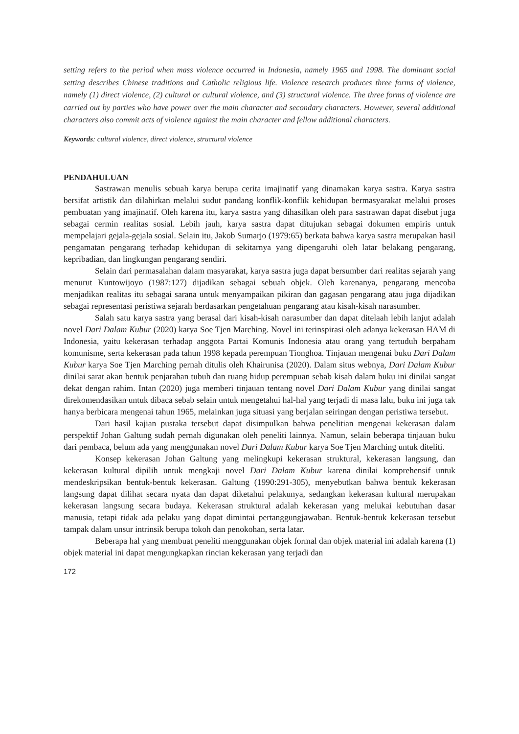setting refers to the period when mass violence occurred in Indonesia, namely 1965 and 1998. The dominant social setting describes Chinese traditions and Catholic religious life. Violence research produces three forms of violence, namely (1) direct violence, (2) cultural or cultural violence, and (3) structural violence. The three forms of violence are carried out by parties who have power over the main character and secondary characters. However, several additional characters also commit acts of violence against the main character and fellow additional characters.
Keywords: cultural violence, direct violence, structural violence
PENDAHULUAN
Sastrawan menulis sebuah karya berupa cerita imajinatif yang dinamakan karya sastra. Karya sastra bersifat artistik dan dilahirkan melalui sudut pandang konflik-konflik kehidupan bermasyarakat melalui proses pembuatan yang imajinatif. Oleh karena itu, karya sastra yang dihasilkan oleh para sastrawan dapat disebut juga sebagai cermin realitas sosial. Lebih jauh, karya sastra dapat ditujukan sebagai dokumen empiris untuk mempelajari gejala-gejala sosial. Selain itu, Jakob Sumarjo (1979:65) berkata bahwa karya sastra merupakan hasil pengamatan pengarang terhadap kehidupan di sekitarnya yang dipengaruhi oleh latar belakang pengarang, kepribadian, dan lingkungan pengarang sendiri.
Selain dari permasalahan dalam masyarakat, karya sastra juga dapat bersumber dari realitas sejarah yang menurut Kuntowijoyo (1987:127) dijadikan sebagai sebuah objek. Oleh karenanya, pengarang mencoba menjadikan realitas itu sebagai sarana untuk menyampaikan pikiran dan gagasan pengarang atau juga dijadikan sebagai representasi peristiwa sejarah berdasarkan pengetahuan pengarang atau kisah-kisah narasumber.
Salah satu karya sastra yang berasal dari kisah-kisah narasumber dan dapat ditelaah lebih lanjut adalah novel Dari Dalam Kubur (2020) karya Soe Tjen Marching. Novel ini terinspirasi oleh adanya kekerasan HAM di Indonesia, yaitu kekerasan terhadap anggota Partai Komunis Indonesia atau orang yang tertuduh berpaham komunisme, serta kekerasan pada tahun 1998 kepada perempuan Tionghoa. Tinjauan mengenai buku Dari Dalam Kubur karya Soe Tjen Marching pernah ditulis oleh Khairunisa (2020). Dalam situs webnya, Dari Dalam Kubur dinilai sarat akan bentuk penjarahan tubuh dan ruang hidup perempuan sebab kisah dalam buku ini dinilai sangat dekat dengan rahim. Intan (2020) juga memberi tinjauan tentang novel Dari Dalam Kubur yang dinilai sangat direkomendasikan untuk dibaca sebab selain untuk mengetahui hal-hal yang terjadi di masa lalu, buku ini juga tak hanya berbicara mengenai tahun 1965, melainkan juga situasi yang berjalan seiringan dengan peristiwa tersebut.
Dari hasil kajian pustaka tersebut dapat disimpulkan bahwa penelitian mengenai kekerasan dalam perspektif Johan Galtung sudah pernah digunakan oleh peneliti lainnya. Namun, selain beberapa tinjauan buku dari pembaca, belum ada yang menggunakan novel Dari Dalam Kubur karya Soe Tjen Marching untuk diteliti.
Konsep kekerasan Johan Galtung yang melingkupi kekerasan struktural, kekerasan langsung, dan kekerasan kultural dipilih untuk mengkaji novel Dari Dalam Kubur karena dinilai komprehensif untuk mendeskripsikan bentuk-bentuk kekerasan. Galtung (1990:291-305), menyebutkan bahwa bentuk kekerasan langsung dapat dilihat secara nyata dan dapat diketahui pelakunya, sedangkan kekerasan kultural merupakan kekerasan langsung secara budaya. Kekerasan struktural adalah kekerasan yang melukai kebutuhan dasar manusia, tetapi tidak ada pelaku yang dapat dimintai pertanggungjawaban. Bentuk-bentuk kekerasan tersebut tampak dalam unsur intrinsik berupa tokoh dan penokohan, serta latar.
Beberapa hal yang membuat peneliti menggunakan objek formal dan objek material ini adalah karena (1) objek material ini dapat mengungkapkan rincian kekerasan yang terjadi dan
172